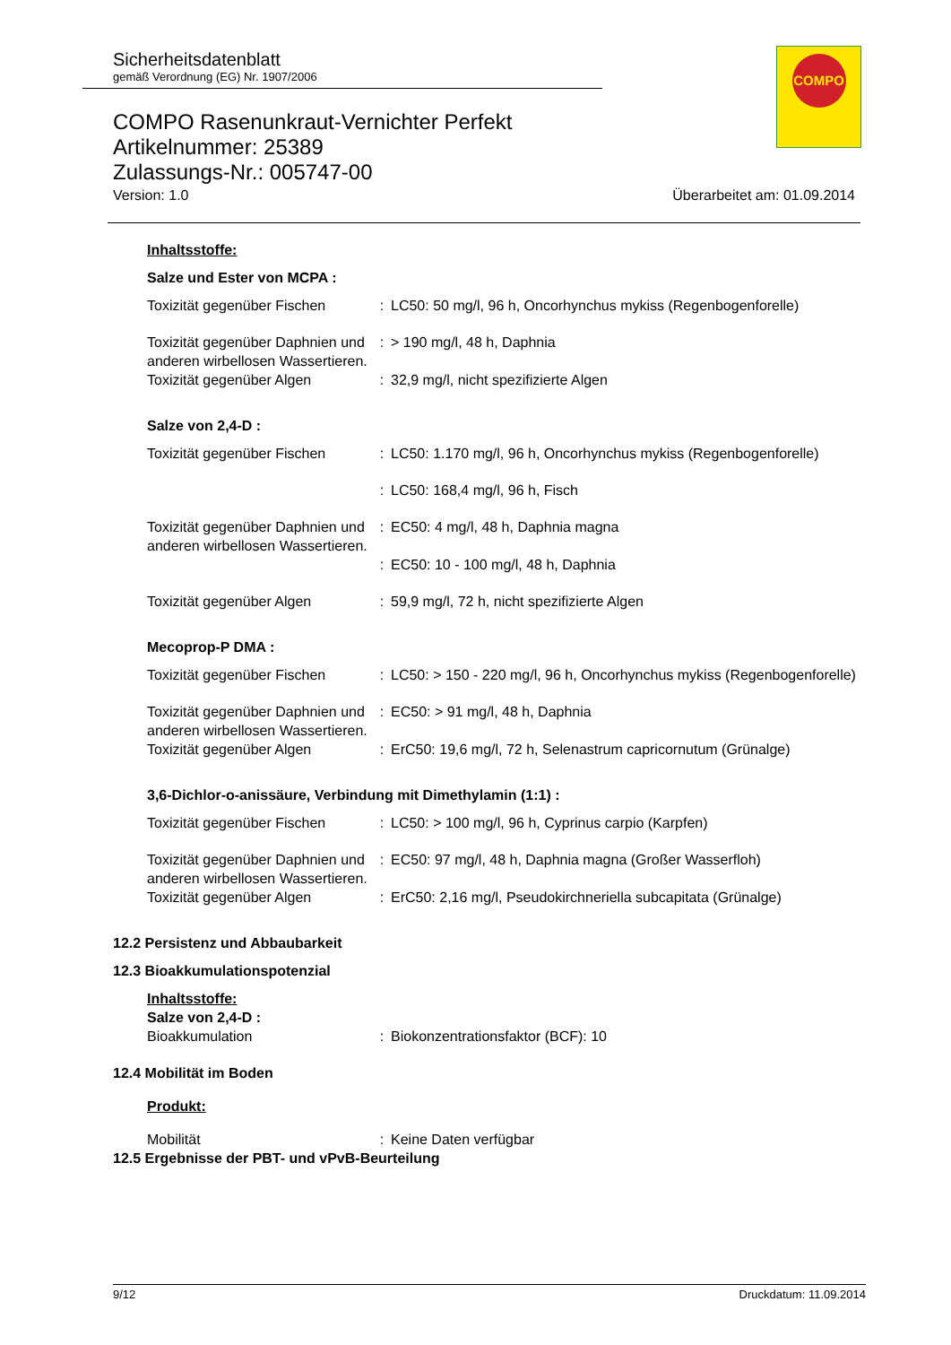Sicherheitsdatenblatt
gemäß Verordnung (EG) Nr. 1907/2006
COMPO
COMPO Rasenunkraut-Vernichter Perfekt
Artikelnummer: 25389
Zulassungs-Nr.: 005747-00
Version: 1.0 Überarbeitet am: 01.09.2014
Inhaltsstoffe:
Salze und Ester von MCPA :
| Toxizität gegenüber Fischen | : | LC50: 50 mg/l, 96 h, Oncorhynchus mykiss (Regenbogenforelle) |
| Toxizität gegenüber Daphnien und anderen wirbellosen Wassertieren. | : | > 190 mg/l, 48 h, Daphnia |
| Toxizität gegenüber Algen | : | 32,9 mg/l, nicht spezifizierte Algen |
Salze von 2,4-D :
| Toxizität gegenüber Fischen | : | LC50: 1.170 mg/l, 96 h, Oncorhynchus mykiss (Regenbogenforelle) |
| | : | LC50: 168,4 mg/l, 96 h, Fisch |
| Toxizität gegenüber Daphnien und anderen wirbellosen Wassertieren. | : | EC50: 4 mg/l, 48 h, Daphnia magna |
| | : | EC50: 10 - 100 mg/l, 48 h, Daphnia |
| Toxizität gegenüber Algen | : | 59,9 mg/l, 72 h, nicht spezifizierte Algen |
Mecoprop-P DMA :
| Toxizität gegenüber Fischen | : | LC50: > 150 - 220 mg/l, 96 h, Oncorhynchus mykiss (Regenbogenforelle) |
| Toxizität gegenüber Daphnien und anderen wirbellosen Wassertieren. | : | EC50: > 91 mg/l, 48 h, Daphnia |
| Toxizität gegenüber Algen | : | ErC50: 19,6 mg/l, 72 h, Selenastrum capricornutum (Grünalge) |
3,6-Dichlor-o-anissäure, Verbindung mit Dimethylamin (1:1) :
| Toxizität gegenüber Fischen | : | LC50: > 100 mg/l, 96 h, Cyprinus carpio (Karpfen) |
| Toxizität gegenüber Daphnien und anderen wirbellosen Wassertieren. | : | EC50: 97 mg/l, 48 h, Daphnia magna (Großer Wasserfloh) |
| Toxizität gegenüber Algen | : | ErC50: 2,16 mg/l, Pseudokirchneriella subcapitata (Grünalge) |
12.2 Persistenz und Abbaubarkeit
12.3 Bioakkumulationspotenzial
Inhaltsstoffe:
Salze von 2,4-D :
| Bioakkumulation | : | Biokonzentrationsfaktor (BCF): 10 |
12.4 Mobilität im Boden
Produkt:
| Mobilität | : | Keine Daten verfügbar |
12.5 Ergebnisse der PBT- und vPvB-Beurteilung
9/12 Druckdatum: 11.09.2014